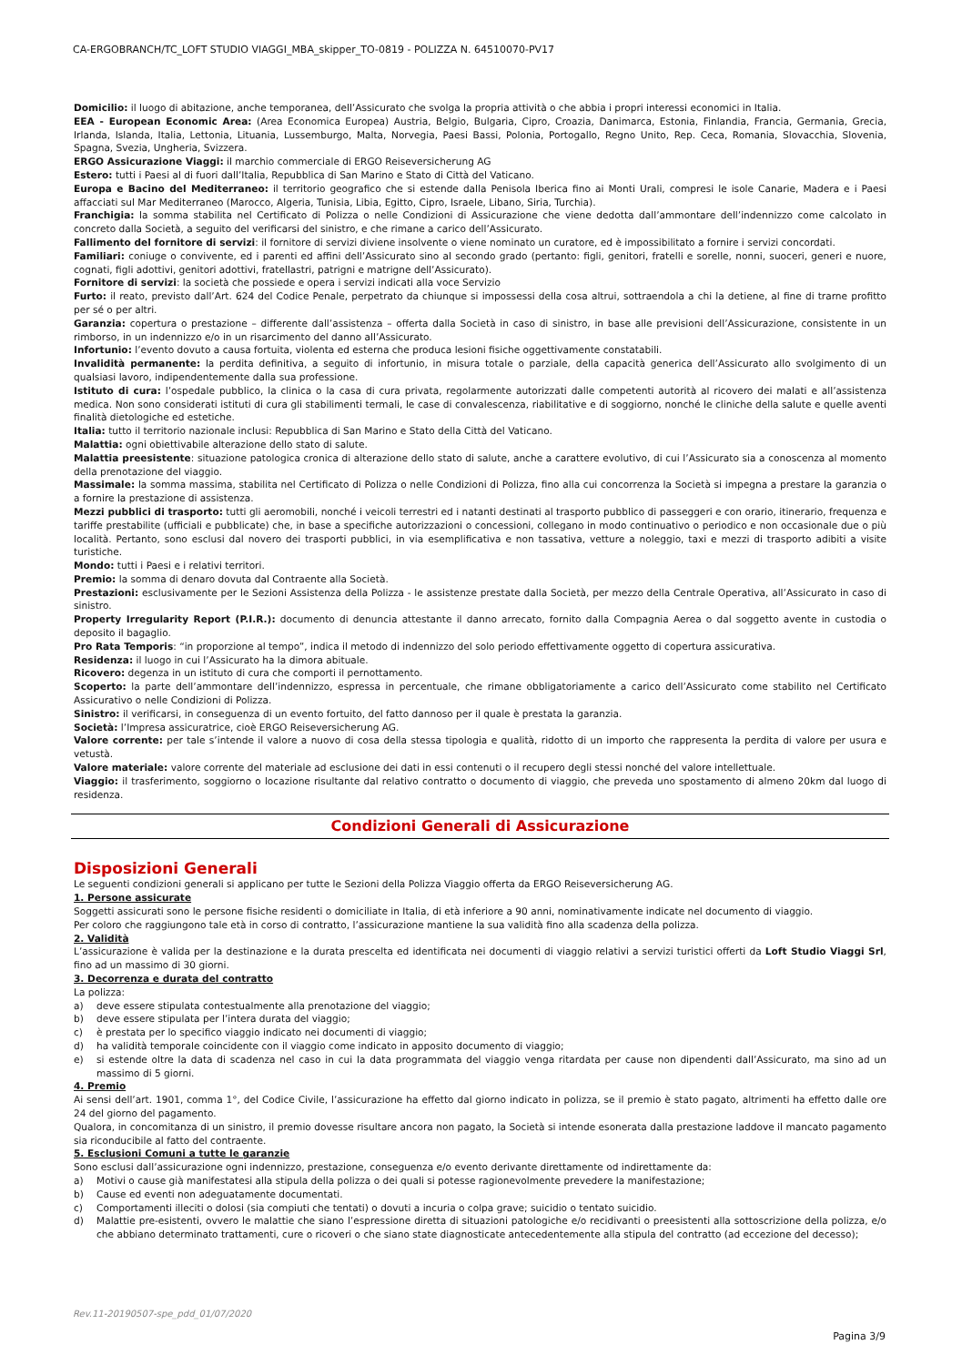CA-ERGOBRANCH/TC_LOFT STUDIO VIAGGI_MBA_skipper_TO-0819 - POLIZZA N. 64510070-PV17
Domicilio: il luogo di abitazione, anche temporanea, dell’Assicurato che svolga la propria attività o che abbia i propri interessi economici in Italia.
EEA - European Economic Area: (Area Economica Europea) Austria, Belgio, Bulgaria, Cipro, Croazia, Danimarca, Estonia, Finlandia, Francia, Germania, Grecia, Irlanda, Islanda, Italia, Lettonia, Lituania, Lussemburgo, Malta, Norvegia, Paesi Bassi, Polonia, Portogallo, Regno Unito, Rep. Ceca, Romania, Slovacchia, Slovenia, Spagna, Svezia, Ungheria, Svizzera.
ERGO Assicurazione Viaggi: il marchio commerciale di ERGO Reiseversicherung AG
Estero: tutti i Paesi al di fuori dall’Italia, Repubblica di San Marino e Stato di Città del Vaticano.
Europa e Bacino del Mediterraneo: il territorio geografico che si estende dalla Penisola Iberica fino ai Monti Urali, compresi le isole Canarie, Madera e i Paesi affacciati sul Mar Mediterraneo (Marocco, Algeria, Tunisia, Libia, Egitto, Cipro, Israele, Libano, Siria, Turchia).
Franchigia: la somma stabilita nel Certificato di Polizza o nelle Condizioni di Assicurazione che viene dedotta dall’ammontare dell’indennizzo come calcolato in concreto dalla Società, a seguito del verificarsi del sinistro, e che rimane a carico dell’Assicurato.
Fallimento del fornitore di servizi: il fornitore di servizi diviene insolvente o viene nominato un curatore, ed è impossibilitato a fornire i servizi concordati.
Familiari: coniuge o convivente, ed i parenti ed affini dell’Assicurato sino al secondo grado (pertanto: figli, genitori, fratelli e sorelle, nonni, suoceri, generi e nuore, cognati, figli adottivi, genitori adottivi, fratellastri, patrigni e matrigne dell’Assicurato).
Fornitore di servizi: la società che possiede e opera i servizi indicati alla voce Servizio
Furto: il reato, previsto dall’Art. 624 del Codice Penale, perpetrato da chiunque si impossessi della cosa altrui, sottraendola a chi la detiene, al fine di trarne profitto per sé o per altri.
Garanzia: copertura o prestazione – differente dall’assistenza – offerta dalla Società in caso di sinistro, in base alle previsioni dell’Assicurazione, consistente in un rimborso, in un indennizzo e/o in un risarcimento del danno all’Assicurato.
Infortunio: l’evento dovuto a causa fortuita, violenta ed esterna che produca lesioni fisiche oggettivamente constatabili.
Invalidità permanente: la perdita definitiva, a seguito di infortunio, in misura totale o parziale, della capacità generica dell’Assicurato allo svolgimento di un qualsiasi lavoro, indipendentemente dalla sua professione.
Istituto di cura: l’ospedale pubblico, la clinica o la casa di cura privata, regolarmente autorizzati dalle competenti autorità al ricovero dei malati e all’assistenza medica. Non sono considerati istituti di cura gli stabilimenti termali, le case di convalescenza, riabilitative e di soggiorno, nonché le cliniche della salute e quelle aventi finalità dietologiche ed estetiche.
Italia: tutto il territorio nazionale inclusi: Repubblica di San Marino e Stato della Città del Vaticano.
Malattia: ogni obiettivabile alterazione dello stato di salute.
Malattia preesistente: situazione patologica cronica di alterazione dello stato di salute, anche a carattere evolutivo, di cui l’Assicurato sia a conoscenza al momento della prenotazione del viaggio.
Massimale: la somma massima, stabilita nel Certificato di Polizza o nelle Condizioni di Polizza, fino alla cui concorrenza la Società si impegna a prestare la garanzia o a fornire la prestazione di assistenza.
Mezzi pubblici di trasporto: tutti gli aeromobili, nonché i veicoli terrestri ed i natanti destinati al trasporto pubblico di passeggeri e con orario, itinerario, frequenza e tariffe prestabilite (ufficiali e pubblicate) che, in base a specifiche autorizzazioni o concessioni, collegano in modo continuativo o periodico e non occasionale due o più località. Pertanto, sono esclusi dal novero dei trasporti pubblici, in via esemplificativa e non tassativa, vetture a noleggio, taxi e mezzi di trasporto adibiti a visite turistiche.
Mondo: tutti i Paesi e i relativi territori.
Premio: la somma di denaro dovuta dal Contraente alla Società.
Prestazioni: esclusivamente per le Sezioni Assistenza della Polizza - le assistenze prestate dalla Società, per mezzo della Centrale Operativa, all’Assicurato in caso di sinistro.
Property Irregularity Report (P.I.R.): documento di denuncia attestante il danno arrecato, fornito dalla Compagnia Aerea o dal soggetto avente in custodia o deposito il bagaglio.
Pro Rata Temporis: “in proporzione al tempo”, indica il metodo di indennizzo del solo periodo effettivamente oggetto di copertura assicurativa.
Residenza: il luogo in cui l’Assicurato ha la dimora abituale.
Ricovero: degenza in un istituto di cura che comporti il pernottamento.
Scoperto: la parte dell’ammontare dell’indennizzo, espressa in percentuale, che rimane obbligatoriamente a carico dell’Assicurato come stabilito nel Certificato Assicurativo o nelle Condizioni di Polizza.
Sinistro: il verificarsi, in conseguenza di un evento fortuito, del fatto dannoso per il quale è prestata la garanzia.
Società: l’Impresa assicuratrice, cioè ERGO Reiseversicherung AG.
Valore corrente: per tale s’intende il valore a nuovo di cosa della stessa tipologia e qualità, ridotto di un importo che rappresenta la perdita di valore per usura e vetustà.
Valore materiale: valore corrente del materiale ad esclusione dei dati in essi contenuti o il recupero degli stessi nonché del valore intellettuale.
Viaggio: il trasferimento, soggiorno o locazione risultante dal relativo contratto o documento di viaggio, che preveda uno spostamento di almeno 20km dal luogo di residenza.
Condizioni Generali di Assicurazione
Disposizioni Generali
Le seguenti condizioni generali si applicano per tutte le Sezioni della Polizza Viaggio offerta da ERGO Reiseversicherung AG.
1. Persone assicurate
Soggetti assicurati sono le persone fisiche residenti o domiciliate in Italia, di età inferiore a 90 anni, nominativamente indicate nel documento di viaggio.
Per coloro che raggiungono tale età in corso di contratto, l’assicurazione mantiene la sua validità fino alla scadenza della polizza.
2. Validità
L’assicurazione è valida per la destinazione e la durata prescelta ed identificata nei documenti di viaggio relativi a servizi turistici offerti da Loft Studio Viaggi Srl, fino ad un massimo di 30 giorni.
3. Decorrenza e durata del contratto
La polizza:
a) deve essere stipulata contestualmente alla prenotazione del viaggio;
b) deve essere stipulata per l’intera durata del viaggio;
c) è prestata per lo specifico viaggio indicato nei documenti di viaggio;
d) ha validità temporale coincidente con il viaggio come indicato in apposito documento di viaggio;
e) si estende oltre la data di scadenza nel caso in cui la data programmata del viaggio venga ritardata per cause non dipendenti dall’Assicurato, ma sino ad un massimo di 5 giorni.
4. Premio
Ai sensi dell’art. 1901, comma 1°, del Codice Civile, l’assicurazione ha effetto dal giorno indicato in polizza, se il premio è stato pagato, altrimenti ha effetto dalle ore 24 del giorno del pagamento.
Qualora, in concomitanza di un sinistro, il premio dovesse risultare ancora non pagato, la Società si intende esonerata dalla prestazione laddove il mancato pagamento sia riconducibile al fatto del contraente.
5. Esclusioni Comuni a tutte le garanzie
Sono esclusi dall’assicurazione ogni indennizzo, prestazione, conseguenza e/o evento derivante direttamente od indirettamente da:
a) Motivi o cause già manifestatesi alla stipula della polizza o dei quali si potesse ragionevolmente prevedere la manifestazione;
b) Cause ed eventi non adeguatamente documentati.
c) Comportamenti illeciti o dolosi (sia compiuti che tentati) o dovuti a incuria o colpa grave; suicidio o tentato suicidio.
d) Malattie pre-esistenti, ovvero le malattie che siano l’espressione diretta di situazioni patologiche e/o recidivanti o preesistenti alla sottoscrizione della polizza, e/o che abbiano determinato trattamenti, cure o ricoveri o che siano state diagnosticate antecedentemente alla stipula del contratto (ad eccezione del decesso);
Rev.11-20190507-spe_pdd_01/07/2020
Pagina 3/9